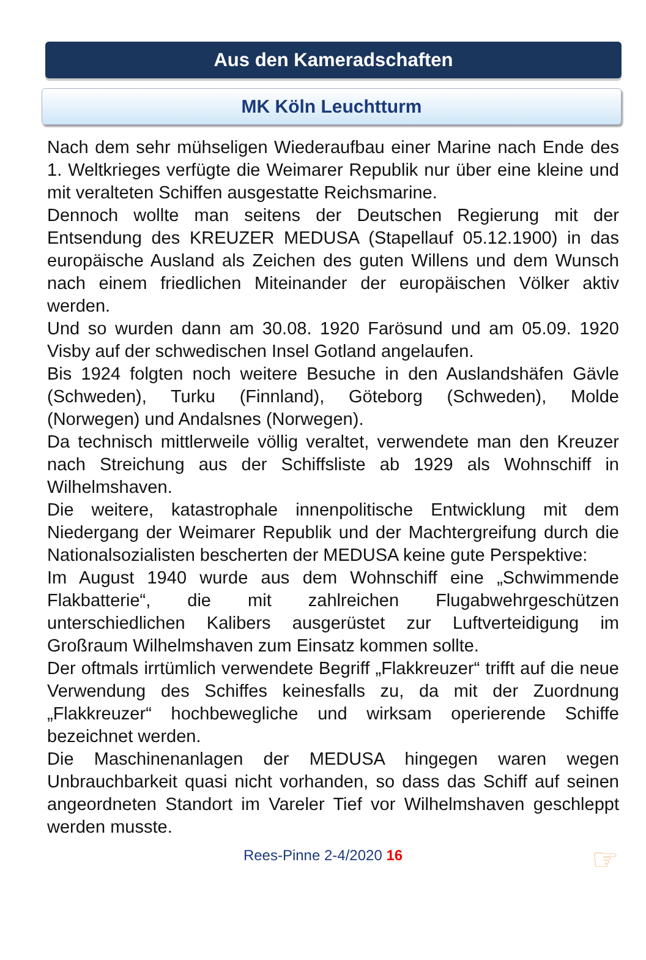Aus den Kameradschaften
MK Köln Leuchtturm
Nach dem sehr mühseligen Wiederaufbau einer Marine nach Ende des 1. Weltkrieges verfügte die Weimarer Republik nur über eine kleine und mit veralteten Schiffen ausgestatte Reichsmarine.
Dennoch wollte man seitens der Deutschen Regierung mit der Entsendung des KREUZER MEDUSA (Stapellauf 05.12.1900) in das europäische Ausland als Zeichen des guten Willens und dem Wunsch nach einem friedlichen Miteinander der europäischen Völker aktiv werden.
Und so wurden dann am 30.08. 1920 Farösund und am 05.09. 1920 Visby auf der schwedischen Insel Gotland angelaufen.
Bis 1924 folgten noch weitere Besuche in den Auslandshäfen Gävle (Schweden), Turku (Finnland), Göteborg (Schweden), Molde (Norwegen) und Andalsnes (Norwegen).
Da technisch mittlerweile völlig veraltet, verwendete man den Kreuzer nach Streichung aus der Schiffsliste ab 1929 als Wohnschiff in Wilhelmshaven.
Die weitere, katastrophale innenpolitische Entwicklung mit dem Niedergang der Weimarer Republik und der Machtergreifung durch die Nationalsozialisten bescherten der MEDUSA keine gute Perspektive:
Im August 1940 wurde aus dem Wohnschiff eine „Schwimmende Flakbatterie“, die mit zahlreichen Flugabwehrgeschützen unterschiedlichen Kalibers ausgerüstet zur Luftverteidigung im Großraum Wilhelmshaven zum Einsatz kommen sollte.
Der oftmals irrtümlich verwendete Begriff „Flakkreuzer“ trifft auf die neue Verwendung des Schiffes keinesfalls zu, da mit der Zuordnung „Flakkreuzer“ hochbewegliche und wirksam operierende Schiffe bezeichnet werden.
Die Maschinenanlagen der MEDUSA hingegen waren wegen Unbrauchbarkeit quasi nicht vorhanden, so dass das Schiff auf seinen angeordneten Standort im Vareler Tief vor Wilhelmshaven geschleppt werden musste.
Rees-Pinne 2-4/2020 16 ☞